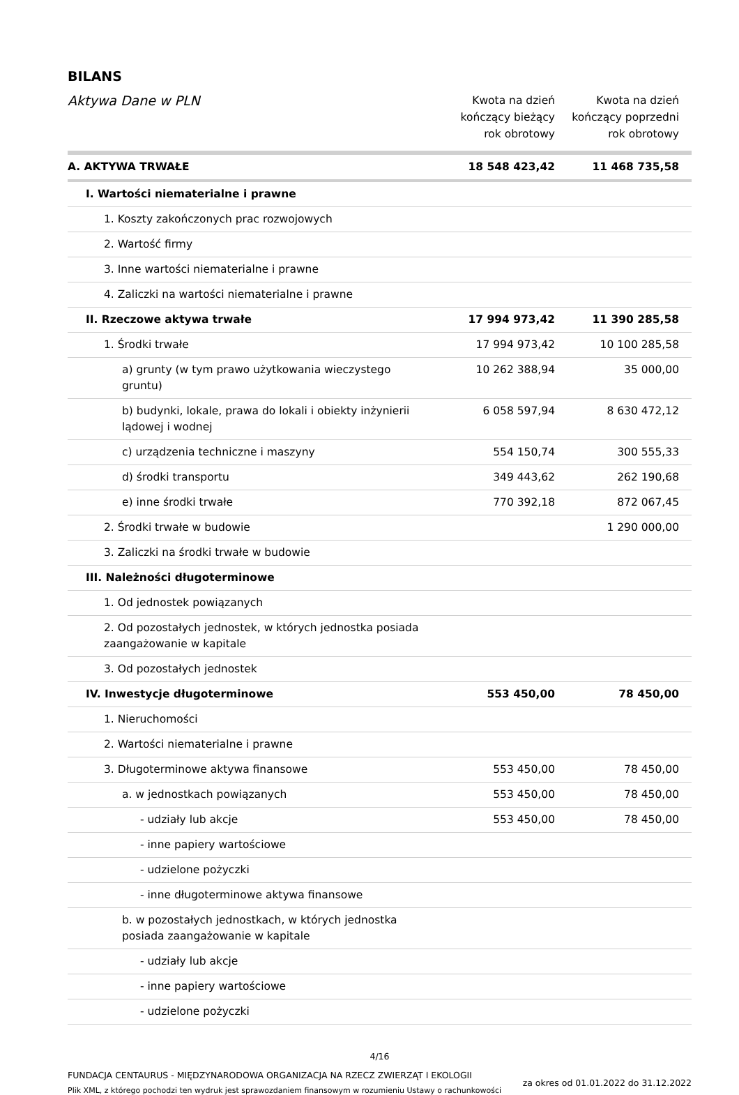BILANS
| Aktywa Dane w PLN | Kwota na dzień kończący bieżący rok obrotowy | Kwota na dzień kończący poprzedni rok obrotowy |
| --- | --- | --- |
| A. AKTYWA TRWAŁE | 18 548 423,42 | 11 468 735,58 |
| I. Wartości niematerialne i prawne | | |
| 1. Koszty zakończonych prac rozwojowych | | |
| 2. Wartość firmy | | |
| 3. Inne wartości niematerialne i prawne | | |
| 4. Zaliczki na wartości niematerialne i prawne | | |
| II. Rzeczowe aktywa trwałe | 17 994 973,42 | 11 390 285,58 |
| 1. Środki trwałe | 17 994 973,42 | 10 100 285,58 |
| a) grunty (w tym prawo użytkowania wieczystego gruntu) | 10 262 388,94 | 35 000,00 |
| b) budynki, lokale, prawa do lokali i obiekty inżynierii lądowej i wodnej | 6 058 597,94 | 8 630 472,12 |
| c) urządzenia techniczne i maszyny | 554 150,74 | 300 555,33 |
| d) środki transportu | 349 443,62 | 262 190,68 |
| e) inne środki trwałe | 770 392,18 | 872 067,45 |
| 2. Środki trwałe w budowie | | 1 290 000,00 |
| 3. Zaliczki na środki trwałe w budowie | | |
| III. Należności długoterminowe | | |
| 1. Od jednostek powiązanych | | |
| 2. Od pozostałych jednostek, w których jednostka posiada zaangażowanie w kapitale | | |
| 3. Od pozostałych jednostek | | |
| IV. Inwestycje długoterminowe | 553 450,00 | 78 450,00 |
| 1. Nieruchomości | | |
| 2. Wartości niematerialne i prawne | | |
| 3. Długoterminowe aktywa finansowe | 553 450,00 | 78 450,00 |
| a. w jednostkach powiązanych | 553 450,00 | 78 450,00 |
| - udziały lub akcje | 553 450,00 | 78 450,00 |
| - inne papiery wartościowe | | |
| - udzielone pożyczki | | |
| - inne długoterminowe aktywa finansowe | | |
| b. w pozostałych jednostkach, w których jednostka posiada zaangażowanie w kapitale | | |
| - udziały lub akcje | | |
| - inne papiery wartościowe | | |
| - udzielone pożyczki | | |
4/16
FUNDACJA CENTAURUS - MIĘDZYNARODOWA ORGANIZACJA NA RZECZ ZWIERZĄT I EKOLOGII
Plik XML, z którego pochodzi ten wydruk jest sprawozdaniem finansowym w rozumieniu Ustawy o rachunkowości
za okres od 01.01.2022 do 31.12.2022